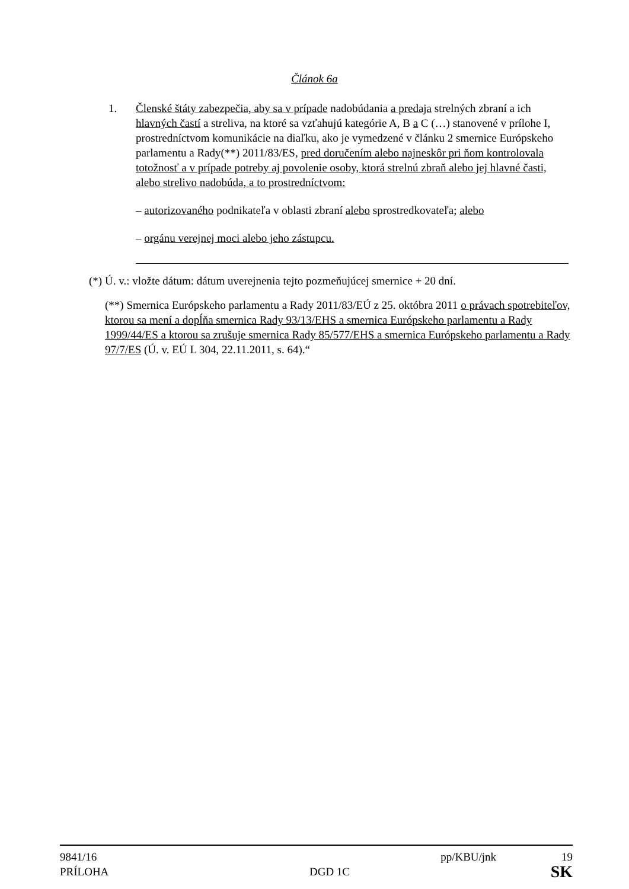Článok 6a
1. Členské štáty zabezpečia, aby sa v prípade nadobúdania a predaja strelných zbraní a ich hlavných častí a streliva, na ktoré sa vzťahujú kategórie A, B a C (…) stanovené v prílohe I, prostredníctvom komunikácie na diaľku, ako je vymedzené v článku 2 smernice Európskeho parlamentu a Rady(**) 2011/83/ES, pred doručením alebo najneskôr pri ňom kontrolovala totožnosť a v prípade potreby aj povolenie osoby, ktorá strelnú zbraň alebo jej hlavné časti, alebo strelivo nadobúda, a to prostredníctvom:
– autorizovaného podnikateľa v oblasti zbraní alebo sprostredkovateľa; alebo
– orgánu verejnej moci alebo jeho zástupcu.
(*) Ú. v.: vložte dátum: dátum uverejnenia tejto pozmeňujúcej smernice + 20 dní.
(**) Smernica Európskeho parlamentu a Rady 2011/83/EÚ z 25. októbra 2011 o právach spotrebiteľov, ktorou sa mení a dopĺňa smernica Rady 93/13/EHS a smernica Európskeho parlamentu a Rady 1999/44/ES a ktorou sa zrušuje smernica Rady 85/577/EHS a smernica Európskeho parlamentu a Rady 97/7/ES (Ú. v. EÚ L 304, 22.11.2011, s. 64).“
9841/16 pp/KBU/jnk 19
PRÍLOHA DGD 1C SK